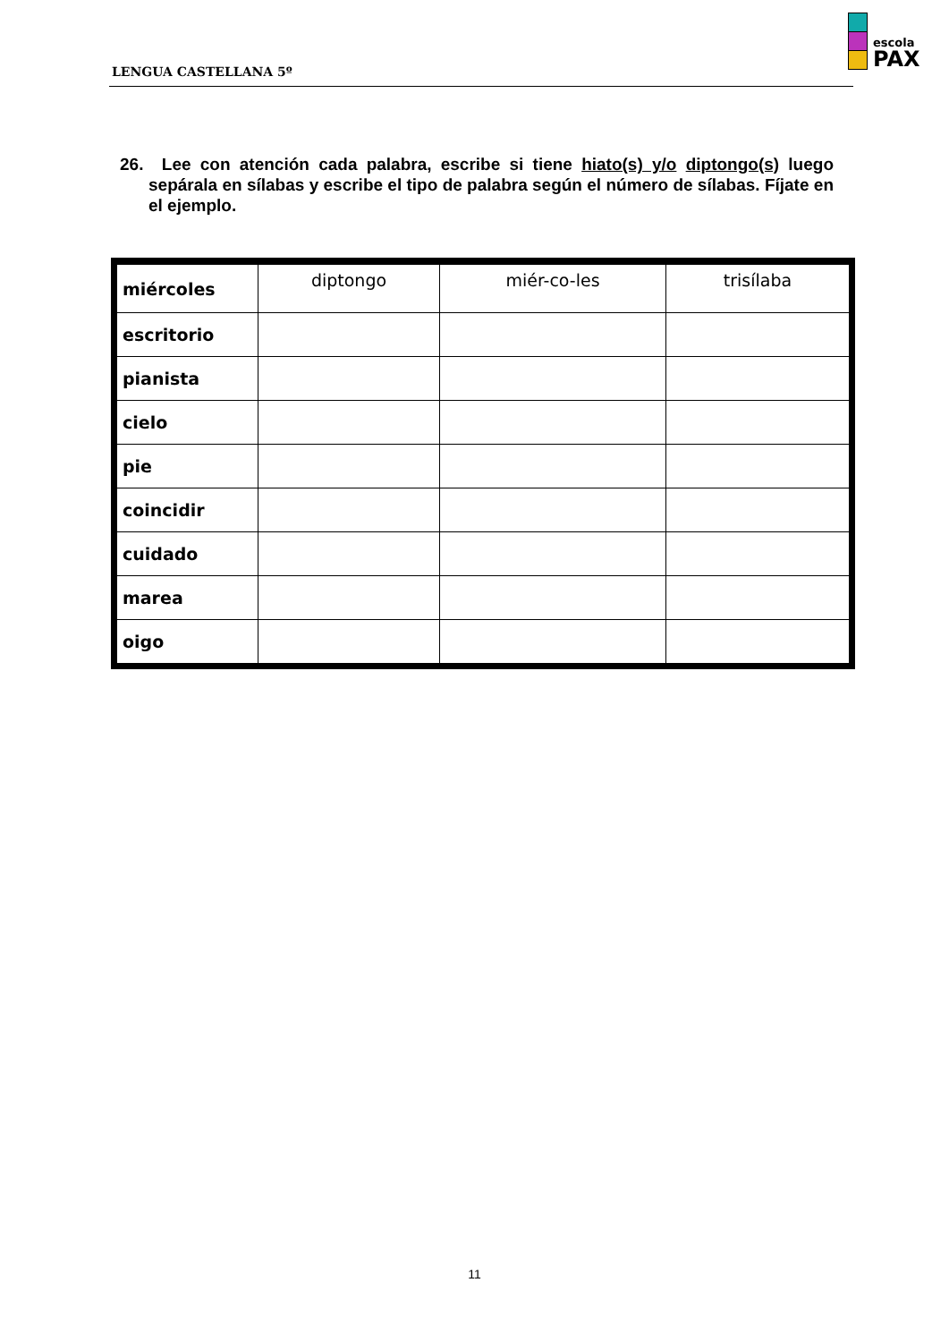LENGUA CASTELLANA 5º
escola
PAX
26. Lee con atención cada palabra, escribe si tiene hiato(s) y/o diptongo(s) luego sepárala en sílabas y escribe el tipo de palabra según el número de sílabas. Fíjate en el ejemplo.
| miércoles | diptongo | miér-co-les | trisílaba |
| escritorio | | | |
| pianista | | | |
| cielo | | | |
| pie | | | |
| coincidir | | | |
| cuidado | | | |
| marea | | | |
| oigo | | | |
11